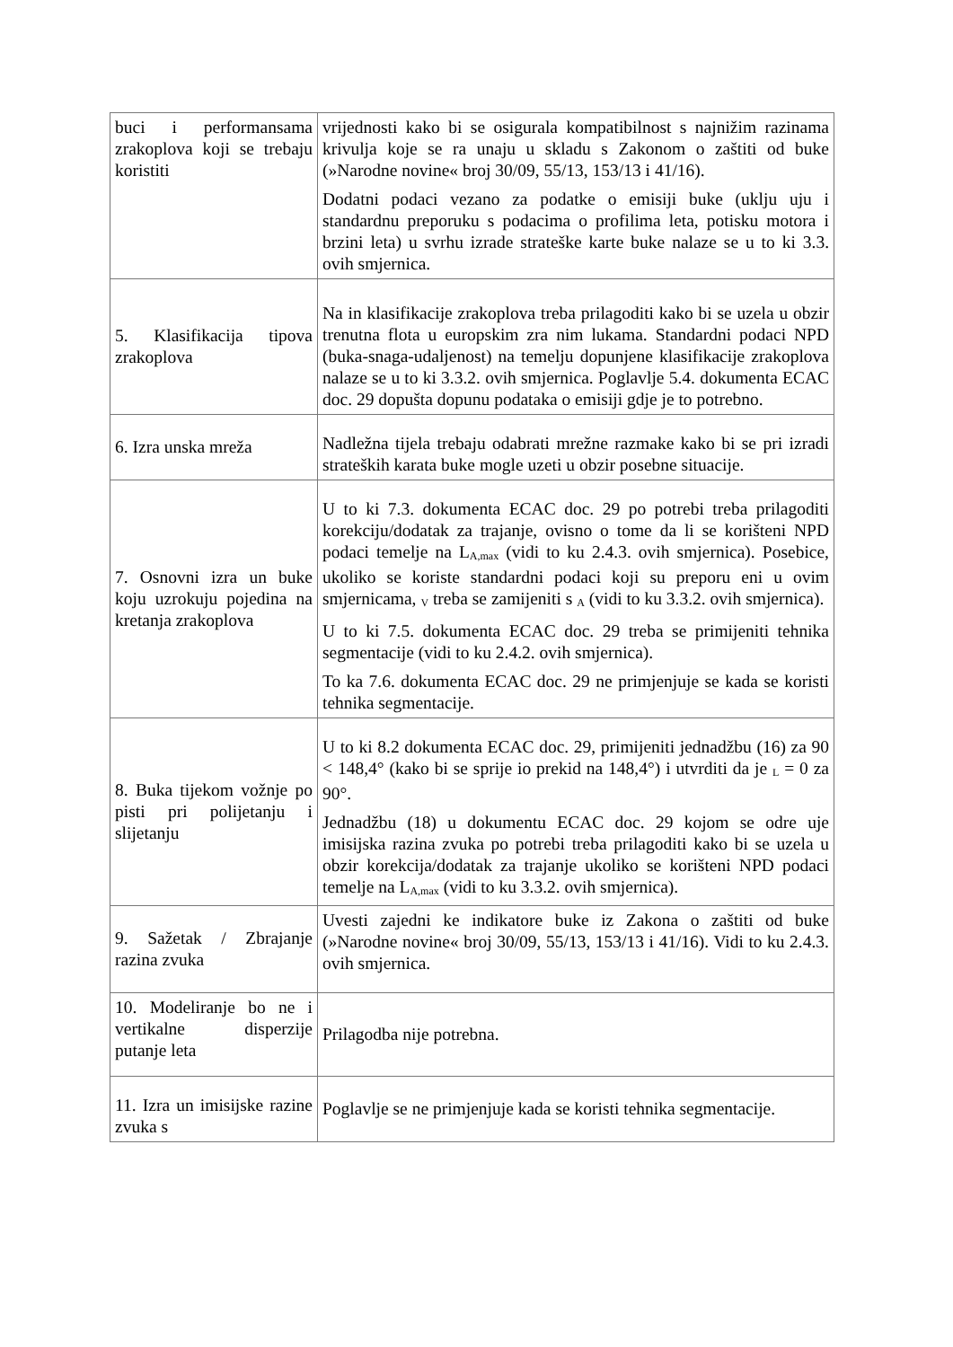| buci i performansama zrakoplova koji se trebaju koristiti | vrijednosti kako bi se osigurala kompatibilnost s najnižim razinama krivulja koje se ra unaju u skladu s Zakonom o zaštiti od buke (»Narodne novine« broj 30/09, 55/13, 153/13 i 41/16). Dodatni podaci vezano za podatke o emisiji buke (uklju uju i standardnu preporuku s podacima o profilima leta, potisku motora i brzini leta) u svrhu izrade strateške karte buke nalaze se u to ki 3.3. ovih smjernica. |
| 5. Klasifikacija tipova zrakoplova | Na in klasifikacije zrakoplova treba prilagoditi kako bi se uzela u obzir trenutna flota u europskim zra nim lukama. Standardni podaci NPD (buka-snaga-udaljenost) na temelju dopunjene klasifikacije zrakoplova nalaze se u to ki 3.3.2. ovih smjernica. Poglavlje 5.4. dokumenta ECAC doc. 29 dopušta dopunu podataka o emisiji gdje je to potrebno. |
| 6. Izra unska mreža | Nadležna tijela trebaju odabrati mrežne razmake kako bi se pri izradi strateških karata buke mogle uzeti u obzir posebne situacije. |
| 7. Osnovni izra un buke koju uzrokuju pojedina na kretanja zrakoplova | U to ki 7.3. dokumenta ECAC doc. 29 po potrebi treba prilagoditi korekciju/dodatak za trajanje, ovisno o tome da li se korišteni NPD podaci temelje na L<sub>A,max</sub> (vidi to ku 2.4.3. ovih smjernica). Posebice, ukoliko se koriste standardni podaci koji su preporu eni u ovim smjernicama, <sub>V</sub> treba se zamijeniti s <sub>A</sub> (vidi to ku 3.3.2. ovih smjernica). U to ki 7.5. dokumenta ECAC doc. 29 treba se primijeniti tehnika segmentacije (vidi to ku 2.4.2. ovih smjernica). To ka 7.6. dokumenta ECAC doc. 29 ne primjenjuje se kada se koristi tehnika segmentacije. |
| 8. Buka tijekom vožnje po pisti pri polijetanju i slijetanju | U to ki 8.2 dokumenta ECAC doc. 29, primijeniti jednadžbu (16) za 90 < 148,4° (kako bi se sprije io prekid na 148,4°) i utvrditi da je <sub>L</sub> = 0 za 90°. Jednadžbu (18) u dokumentu ECAC doc. 29 kojom se odre uje imisijska razina zvuka po potrebi treba prilagoditi kako bi se uzela u obzir korekcija/dodatak za trajanje ukoliko se korišteni NPD podaci temelje na L<sub>A,max</sub> (vidi to ku 3.3.2. ovih smjernica). |
| 9. Sažetak / Zbrajanje razina zvuka | Uvesti zajedni ke indikatore buke iz Zakona o zaštiti od buke (»Narodne novine« broj 30/09, 55/13, 153/13 i 41/16). Vidi to ku 2.4.3. ovih smjernica. |
| 10. Modeliranje bo ne i vertikalne disperzije putanje leta | Prilagodba nije potrebna. |
| 11. Izra un imisijske razine zvuka s | Poglavlje se ne primjenjuje kada se koristi tehnika segmentacije. |